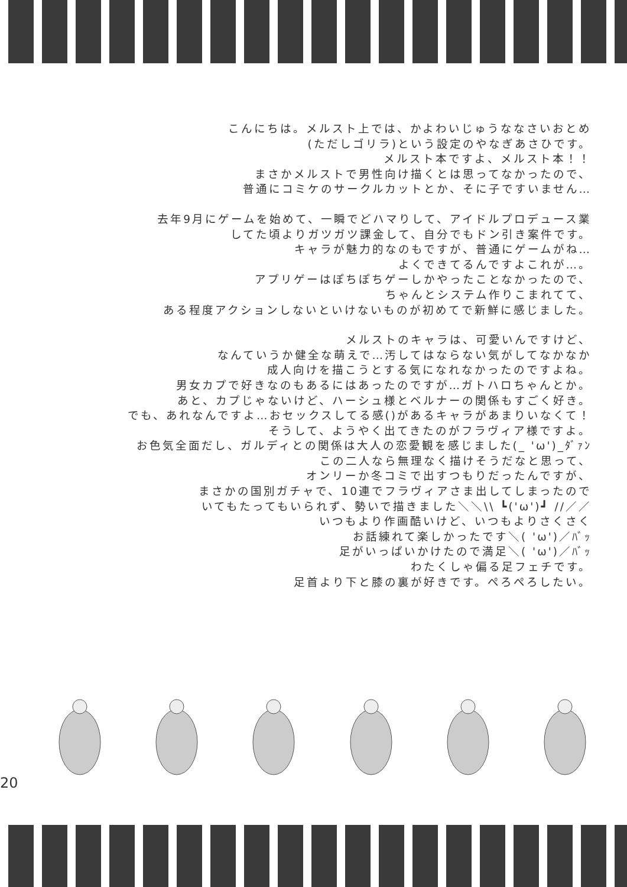こんにちは。メルスト上では、かよわいじゅうななさいおとめ
(ただしゴリラ)という設定のやなぎあさひです。
メルスト本ですよ、メルスト本！！
まさかメルストで男性向け描くとは思ってなかったので、
普通にコミケのサークルカットとか、そに子ですいません…
去年9月にゲームを始めて、一瞬でどハマりして、アイドルプロデュース業
してた頃よりガツガツ課金して、自分でもドン引き案件です。
キャラが魅力的なのもですが、普通にゲームがね…
よくできてるんですよこれが…。
アプリゲーはぽちぽちゲーしかやったことなかったので、
ちゃんとシステム作りこまれてて、
ある程度アクションしないといけないものが初めてで新鮮に感じました。
メルストのキャラは、可愛いんですけど、
なんていうか健全な萌えで…汚してはならない気がしてなかなか
成人向けを描こうとする気になれなかったのですよね。
男女カプで好きなのもあるにはあったのですが…ガトハロちゃんとか。
あと、カプじゃないけど、ハーシュ様とベルナーの関係もすごく好き。
でも、あれなんですよ…おセックスしてる感()があるキャラがあまりいなくて！
そうして、ようやく出てきたのがフラヴィア様ですよ。
お色気全面だし、ガルディとの関係は大人の恋愛観を感じました(_ 'ω')_ﾀﾞｧﾝ
この二人なら無理なく描けそうだなと思って、
オンリーか冬コミで出すつもりだったんですが、
まさかの国別ガチャで、10連でフラヴィアさま出してしまったので
いてもたってもいられず、勢いで描きました＼＼\\ ┗('ω')┛ //／／
いつもより作画酷いけど、いつもよりさくさく
お話練れて楽しかったです＼( 'ω')／ﾊﾞｯ
足がいっぱいかけたので満足＼( 'ω')／ﾊﾞｯ
わたくしゃ偏る足フェチです。
足首より下と膝の裏が好きです。ぺろぺろしたい。
20